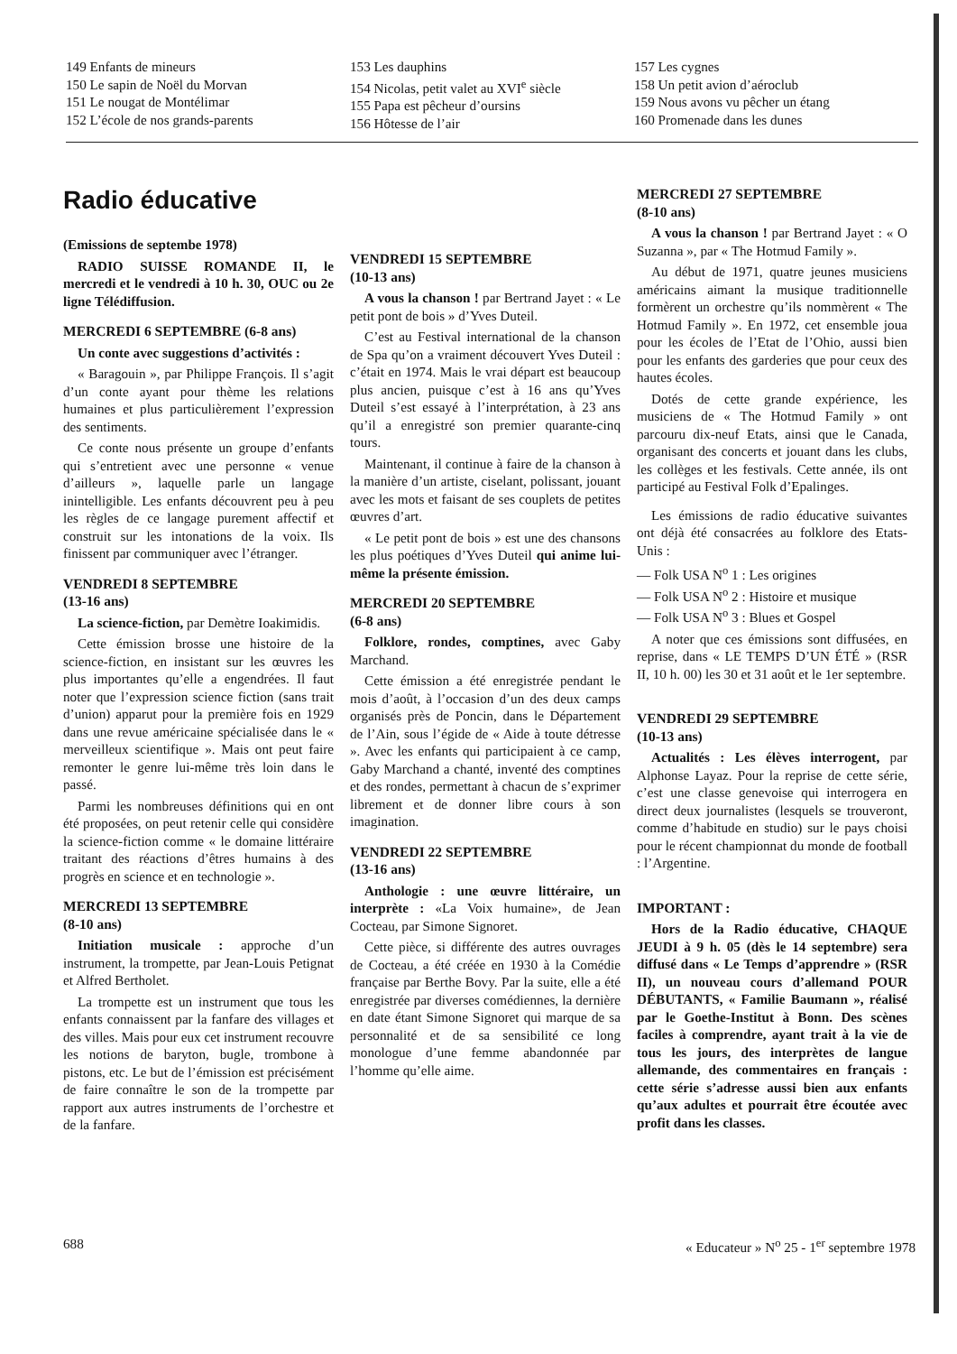149 Enfants de mineurs
150 Le sapin de Noël du Morvan
151 Le nougat de Montélimar
152 L’école de nos grands-parents
153 Les dauphins
154 Nicolas, petit valet au XVI<sup>e</sup> siècle
155 Papa est pêcheur d’oursins
156 Hôtesse de l’air
157 Les cygnes
158 Un petit avion d’aéroclub
159 Nous avons vu pêcher un étang
160 Promenade dans les dunes
Radio éducative
(Emissions de septembe 1978)
RADIO SUISSE ROMANDE II, le mercredi et le vendredi à 10 h. 30, OUC ou 2e ligne Télédiffusion.
MERCREDI 6 SEPTEMBRE (6-8 ans)
Un conte avec suggestions d’activités :
« Baragouin », par Philippe François. Il s’agit d’un conte ayant pour thème les relations humaines et plus particulièrement l’expression des sentiments.
Ce conte nous présente un groupe d’enfants qui s’entretient avec une personne « venue d’ailleurs », laquelle parle un langage inintelligible. Les enfants découvrent peu à peu les règles de ce langage purement affectif et construit sur les intonations de la voix. Ils finissent par communiquer avec l’étranger.
VENDREDI 8 SEPTEMBRE
(13-16 ans)
La science-fiction, par Demètre Ioakimidis.
Cette émission brosse une histoire de la science-fiction, en insistant sur les œuvres les plus importantes qu’elle a engendrées. Il faut noter que l’expression science fiction (sans trait d’union) apparut pour la première fois en 1929 dans une revue américaine spécialisée dans le « merveilleux scientifique ». Mais ont peut faire remonter le genre lui-même très loin dans le passé.
Parmi les nombreuses définitions qui en ont été proposées, on peut retenir celle qui considère la science-fiction comme « le domaine littéraire traitant des réactions d’êtres humains à des progrès en science et en technologie ».
MERCREDI 13 SEPTEMBRE
(8-10 ans)
Initiation musicale : approche d’un instrument, la trompette, par Jean-Louis Petignat et Alfred Bertholet.
La trompette est un instrument que tous les enfants connaissent par la fanfare des villages et des villes. Mais pour eux cet instrument recouvre les notions de baryton, bugle, trombone à pistons, etc. Le but de l’émission est précisément de faire connaître le son de la trompette par rapport aux autres instruments de l’orchestre et de la fanfare.
VENDREDI 15 SEPTEMBRE
(10-13 ans)
A vous la chanson ! par Bertrand Jayet : « Le petit pont de bois » d’Yves Duteil.
C’est au Festival international de la chanson de Spa qu’on a vraiment découvert Yves Duteil : c’était en 1974. Mais le vrai départ est beaucoup plus ancien, puisque c’est à 16 ans qu’Yves Duteil s’est essayé à l’interprétation, à 23 ans qu’il a enregistré son premier quarante-cinq tours.
Maintenant, il continue à faire de la chanson à la manière d’un artiste, ciselant, polissant, jouant avec les mots et faisant de ses couplets de petites œuvres d’art.
« Le petit pont de bois » est une des chansons les plus poétiques d’Yves Duteil qui anime lui-même la présente émission.
MERCREDI 20 SEPTEMBRE
(6-8 ans)
Folklore, rondes, comptines, avec Gaby Marchand.
Cette émission a été enregistrée pendant le mois d’août, à l’occasion d’un des deux camps organisés près de Poncin, dans le Département de l’Ain, sous l’égide de « Aide à toute détresse ». Avec les enfants qui participaient à ce camp, Gaby Marchand a chanté, inventé des comptines et des rondes, permettant à chacun de s’exprimer librement et de donner libre cours à son imagination.
VENDREDI 22 SEPTEMBRE
(13-16 ans)
Anthologie : une œuvre littéraire, un interprète : «La Voix humaine», de Jean Cocteau, par Simone Signoret.
Cette pièce, si différente des autres ouvrages de Cocteau, a été créée en 1930 à la Comédie française par Berthe Bovy. Par la suite, elle a été enregistrée par diverses comédiennes, la dernière en date étant Simone Signoret qui marque de sa personnalité et de sa sensibilité ce long monologue d’une femme abandonnée par l’homme qu’elle aime.
MERCREDI 27 SEPTEMBRE
(8-10 ans)
A vous la chanson ! par Bertrand Jayet : « O Suzanna », par « The Hotmud Family ».
Au début de 1971, quatre jeunes musiciens américains aimant la musique traditionnelle formèrent un orchestre qu’ils nommèrent « The Hotmud Family ». En 1972, cet ensemble joua pour les écoles de l’Etat de l’Ohio, aussi bien pour les enfants des garderies que pour ceux des hautes écoles.
Dotés de cette grande expérience, les musiciens de « The Hotmud Family » ont parcouru dix-neuf Etats, ainsi que le Canada, organisant des concerts et jouant dans les clubs, les collèges et les festivals. Cette année, ils ont participé au Festival Folk d’Epalinges.
Les émissions de radio éducative suivantes ont déjà été consacrées au folklore des Etats-Unis :
— Folk USA N<sup>o</sup> 1 : Les origines
— Folk USA N<sup>o</sup> 2 : Histoire et musique
— Folk USA N<sup>o</sup> 3 : Blues et Gospel
A noter que ces émissions sont diffusées, en reprise, dans « LE TEMPS D’UN ÉTÉ » (RSR II, 10 h. 00) les 30 et 31 août et le 1er septembre.
VENDREDI 29 SEPTEMBRE
(10-13 ans)
Actualités : Les élèves interrogent, par Alphonse Layaz. Pour la reprise de cette série, c’est une classe genevoise qui interrogera en direct deux journalistes (lesquels se trouveront, comme d’habitude en studio) sur le pays choisi pour le récent championnat du monde de football : l’Argentine.
IMPORTANT :
Hors de la Radio éducative, CHAQUE JEUDI à 9 h. 05 (dès le 14 septembre) sera diffusé dans « Le Temps d’apprendre » (RSR II), un nouveau cours d’allemand POUR DÉBUTANTS, « Familie Baumann », réalisé par le Goethe-Institut à Bonn. Des scènes faciles à comprendre, ayant trait à la vie de tous les jours, des interprètes de langue allemande, des commentaires en français : cette série s’adresse aussi bien aux enfants qu’aux adultes et pourrait être écoutée avec profit dans les classes.
688 « Educateur » N<sup>o</sup> 25 - 1<sup>er</sup> septembre 1978